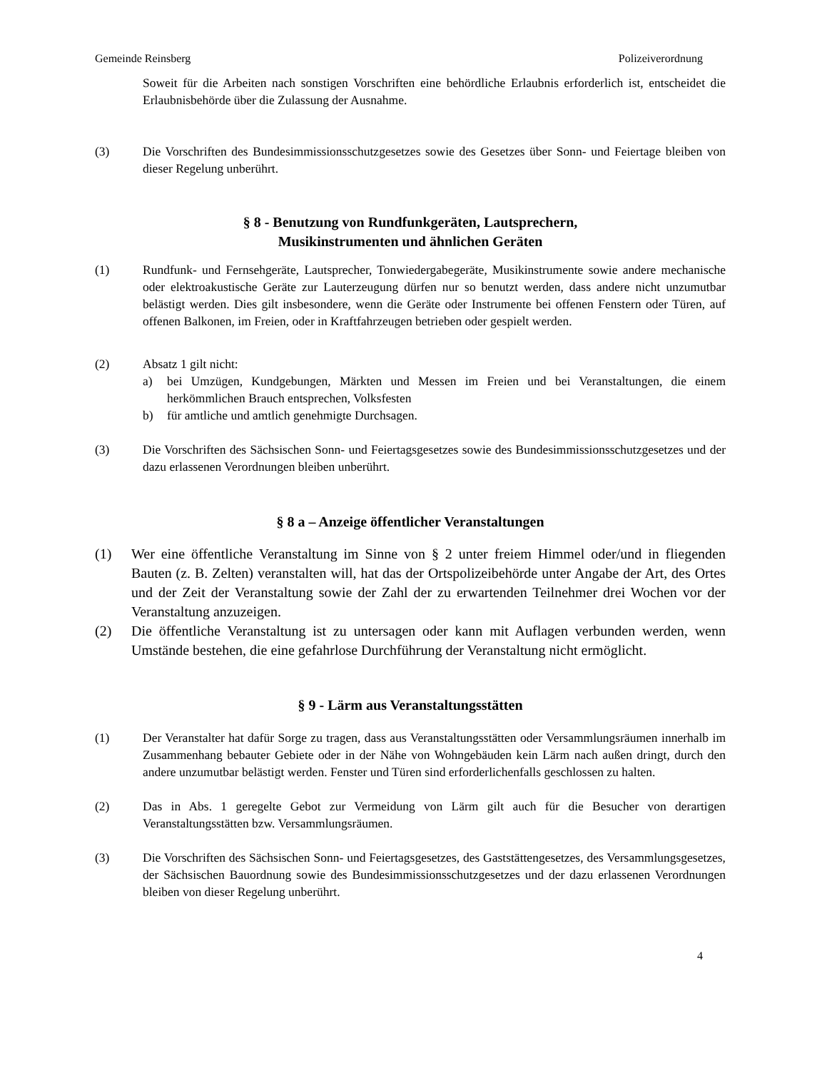Gemeinde Reinsberg Polizeiverordnung
Soweit für die Arbeiten nach sonstigen Vorschriften eine behördliche Erlaubnis erforderlich ist, entscheidet die Erlaubnisbehörde über die Zulassung der Ausnahme.
(3) Die Vorschriften des Bundesimmissionsschutzgesetzes sowie des Gesetzes über Sonn- und Feiertage bleiben von dieser Regelung unberührt.
§ 8 - Benutzung von Rundfunkgeräten, Lautsprechern,
Musikinstrumenten und ähnlichen Geräten
(1) Rundfunk- und Fernsehgeräte, Lautsprecher, Tonwiedergabegeräte, Musikinstrumente sowie andere mechanische oder elektroakustische Geräte zur Lauterzeugung dürfen nur so benutzt werden, dass andere nicht unzumutbar belästigt werden. Dies gilt insbesondere, wenn die Geräte oder Instrumente bei offenen Fenstern oder Türen, auf offenen Balkonen, im Freien, oder in Kraftfahrzeugen betrieben oder gespielt werden.
(2) Absatz 1 gilt nicht:
a) bei Umzügen, Kundgebungen, Märkten und Messen im Freien und bei Veranstaltungen, die einem herkömmlichen Brauch entsprechen, Volksfesten
b) für amtliche und amtlich genehmigte Durchsagen.
(3) Die Vorschriften des Sächsischen Sonn- und Feiertagsgesetzes sowie des Bundesimmissionsschutzgesetzes und der dazu erlassenen Verordnungen bleiben unberührt.
§ 8 a – Anzeige öffentlicher Veranstaltungen
(1) Wer eine öffentliche Veranstaltung im Sinne von § 2 unter freiem Himmel oder/und in fliegenden Bauten (z. B. Zelten) veranstalten will, hat das der Ortspolizeibehörde unter Angabe der Art, des Ortes und der Zeit der Veranstaltung sowie der Zahl der zu erwartenden Teilnehmer drei Wochen vor der Veranstaltung anzuzeigen.
(2) Die öffentliche Veranstaltung ist zu untersagen oder kann mit Auflagen verbunden werden, wenn Umstände bestehen, die eine gefahrlose Durchführung der Veranstaltung nicht ermöglicht.
§ 9 - Lärm aus Veranstaltungsstätten
(1) Der Veranstalter hat dafür Sorge zu tragen, dass aus Veranstaltungsstätten oder Versammlungsräumen innerhalb im Zusammenhang bebauter Gebiete oder in der Nähe von Wohngebäuden kein Lärm nach außen dringt, durch den andere unzumutbar belästigt werden. Fenster und Türen sind erforderlichenfalls geschlossen zu halten.
(2) Das in Abs. 1 geregelte Gebot zur Vermeidung von Lärm gilt auch für die Besucher von derartigen Veranstaltungsstätten bzw. Versammlungsräumen.
(3) Die Vorschriften des Sächsischen Sonn- und Feiertagsgesetzes, des Gaststättengesetzes, des Versammlungsgesetzes, der Sächsischen Bauordnung sowie des Bundesimmissionsschutzgesetzes und der dazu erlassenen Verordnungen bleiben von dieser Regelung unberührt.
4